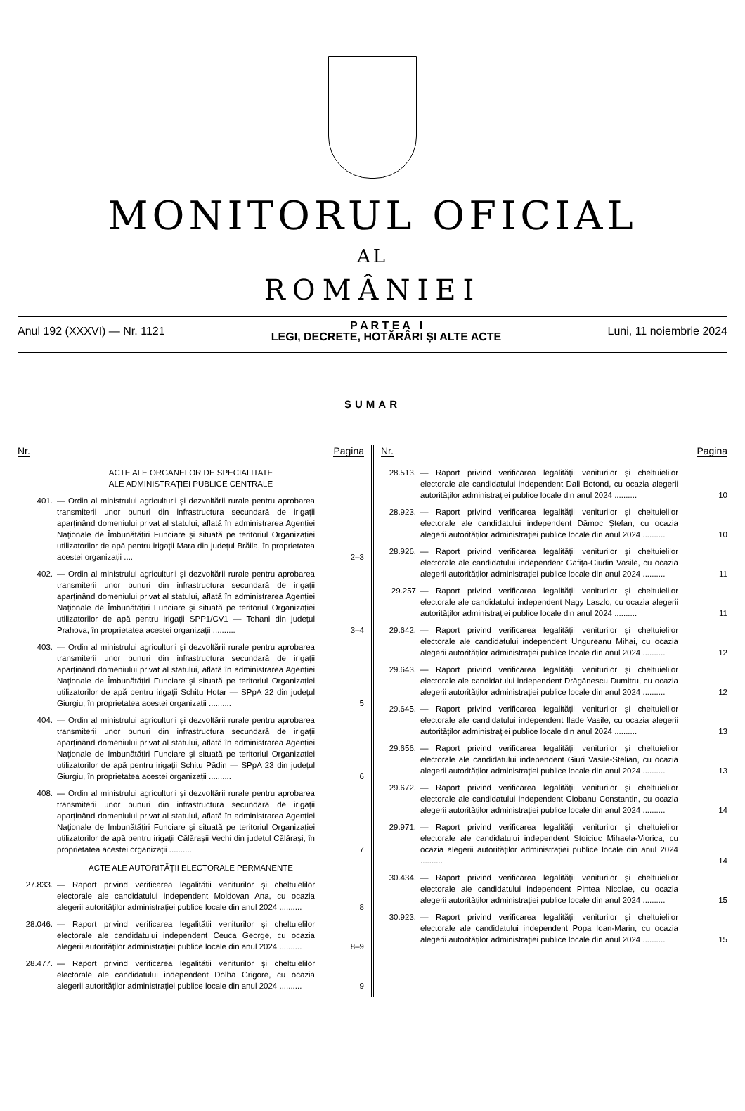MONITORUL OFICIAL
AL
ROMÂNIEI
Anul 192 (XXXVI) — Nr. 1121
P A R T E A I
LEGI, DECRETE, HOTĂRÂRI ȘI ALTE ACTE
Luni, 11 noiembrie 2024
SUMAR
Nr. Pagina
ACTE ALE ORGANELOR DE SPECIALITATE
ALE ADMINISTRAȚIEI PUBLICE CENTRALE
401. — Ordin al ministrului agriculturii și dezvoltării rurale pentru aprobarea transmiterii unor bunuri din infrastructura secundară de irigații aparținând domeniului privat al statului, aflată în administrarea Agenției Naționale de Îmbunătățiri Funciare și situată pe teritoriul Organizației utilizatorilor de apă pentru irigații Mara din județul Brăila, în proprietatea acestei organizații ....
2–3
402. — Ordin al ministrului agriculturii și dezvoltării rurale pentru aprobarea transmiterii unor bunuri din infrastructura secundară de irigații aparținând domeniului privat al statului, aflată în administrarea Agenției Naționale de Îmbunătățiri Funciare și situată pe teritoriul Organizației utilizatorilor de apă pentru irigații SPP1/CV1 — Tohani din județul Prahova, în proprietatea acestei organizații ..........
3–4
403. — Ordin al ministrului agriculturii și dezvoltării rurale pentru aprobarea transmiterii unor bunuri din infrastructura secundară de irigații aparținând domeniului privat al statului, aflată în administrarea Agenției Naționale de Îmbunătățiri Funciare și situată pe teritoriul Organizației utilizatorilor de apă pentru irigații Schitu Hotar — SPpA 22 din județul Giurgiu, în proprietatea acestei organizații ..........
5
404. — Ordin al ministrului agriculturii și dezvoltării rurale pentru aprobarea transmiterii unor bunuri din infrastructura secundară de irigații aparținând domeniului privat al statului, aflată în administrarea Agenției Naționale de Îmbunătățiri Funciare și situată pe teritoriul Organizației utilizatorilor de apă pentru irigații Schitu Pădin — SPpA 23 din județul Giurgiu, în proprietatea acestei organizații ..........
6
408. — Ordin al ministrului agriculturii și dezvoltării rurale pentru aprobarea transmiterii unor bunuri din infrastructura secundară de irigații aparținând domeniului privat al statului, aflată în administrarea Agenției Naționale de Îmbunătățiri Funciare și situată pe teritoriul Organizației utilizatorilor de apă pentru irigații Călărașii Vechi din județul Călărași, în proprietatea acestei organizații ..........
7
ACTE ALE AUTORITĂȚII ELECTORALE PERMANENTE
27.833. — Raport privind verificarea legalității veniturilor și cheltuielilor electorale ale candidatului independent Moldovan Ana, cu ocazia alegerii autorităților administrației publice locale din anul 2024 ..........
8
28.046. — Raport privind verificarea legalității veniturilor și cheltuielilor electorale ale candidatului independent Ceuca George, cu ocazia alegerii autorităților administrației publice locale din anul 2024 ..........
8–9
28.477. — Raport privind verificarea legalității veniturilor și cheltuielilor electorale ale candidatului independent Dolha Grigore, cu ocazia alegerii autorităților administrației publice locale din anul 2024 ..........
9
Nr. Pagina
28.513. — Raport privind verificarea legalității veniturilor și cheltuielilor electorale ale candidatului independent Dali Botond, cu ocazia alegerii autorităților administrației publice locale din anul 2024 ..........
10
28.923. — Raport privind verificarea legalității veniturilor și cheltuielilor electorale ale candidatului independent Dămoc Ștefan, cu ocazia alegerii autorităților administrației publice locale din anul 2024 ..........
10
28.926. — Raport privind verificarea legalității veniturilor și cheltuielilor electorale ale candidatului independent Gafița-Ciudin Vasile, cu ocazia alegerii autorităților administrației publice locale din anul 2024 ..........
11
29.257 — Raport privind verificarea legalității veniturilor și cheltuielilor electorale ale candidatului independent Nagy Laszlo, cu ocazia alegerii autorităților administrației publice locale din anul 2024 ..........
11
29.642. — Raport privind verificarea legalității veniturilor și cheltuielilor electorale ale candidatului independent Ungureanu Mihai, cu ocazia alegerii autorităților administrației publice locale din anul 2024 ..........
12
29.643. — Raport privind verificarea legalității veniturilor și cheltuielilor electorale ale candidatului independent Drăgănescu Dumitru, cu ocazia alegerii autorităților administrației publice locale din anul 2024 ..........
12
29.645. — Raport privind verificarea legalității veniturilor și cheltuielilor electorale ale candidatului independent Ilade Vasile, cu ocazia alegerii autorităților administrației publice locale din anul 2024 ..........
13
29.656. — Raport privind verificarea legalității veniturilor și cheltuielilor electorale ale candidatului independent Giuri Vasile-Stelian, cu ocazia alegerii autorităților administrației publice locale din anul 2024 ..........
13
29.672. — Raport privind verificarea legalității veniturilor și cheltuielilor electorale ale candidatului independent Ciobanu Constantin, cu ocazia alegerii autorităților administrației publice locale din anul 2024 ..........
14
29.971. — Raport privind verificarea legalității veniturilor și cheltuielilor electorale ale candidatului independent Stoiciuc Mihaela-Viorica, cu ocazia alegerii autorităților administrației publice locale din anul 2024 ..........
14
30.434. — Raport privind verificarea legalității veniturilor și cheltuielilor electorale ale candidatului independent Pintea Nicolae, cu ocazia alegerii autorităților administrației publice locale din anul 2024 ..........
15
30.923. — Raport privind verificarea legalității veniturilor și cheltuielilor electorale ale candidatului independent Popa Ioan-Marin, cu ocazia alegerii autorităților administrației publice locale din anul 2024 ..........
15